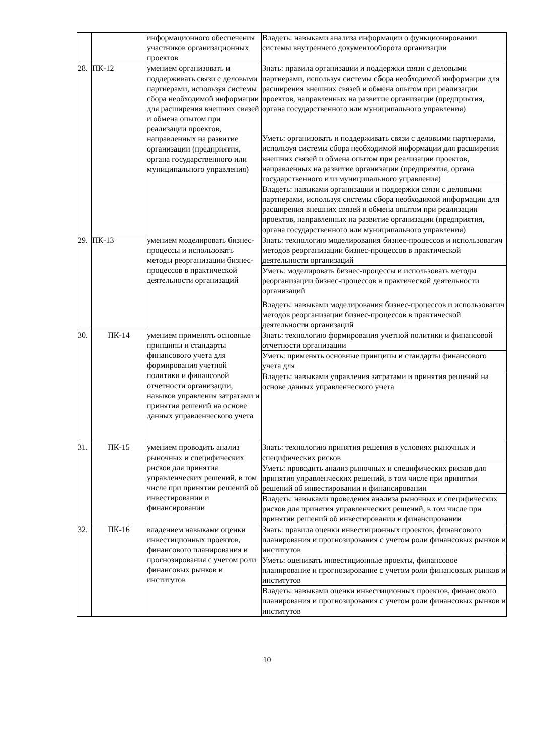| | | информационного обеспечения участников организационных проектов | Владеть: навыками анализа информации о функционировании системы внутреннего документооборота организации |
| 28. | ПК-12 | умением организовать и поддерживать связи с деловыми партнерами, используя системы сбора необходимой информации для расширения внешних связей и обмена опытом при реализации проектов, направленных на развитие организации (предприятия, органа государственного или муниципального управления) | Знать: правила организации и поддержки связи с деловыми партнерами, используя системы сбора необходимой информации для расширения внешних связей и обмена опытом при реализации проектов, направленных на развитие организации (предприятия, органа государственного или муниципального управления) |
| | | | Уметь: организовать и поддерживать связи с деловыми партнерами, используя системы сбора необходимой информации для расширения внешних связей и обмена опытом при реализации проектов, направленных на развитие организации (предприятия, органа государственного или муниципального управления) |
| | | | Владеть: навыками организации и поддержки связи с деловыми партнерами, используя системы сбора необходимой информации для расширения внешних связей и обмена опытом при реализации проектов, направленных на развитие организации (предприятия, органа государственного или муниципального управления) |
| 29. | ПК-13 | умением моделировать бизнес-процессы и использовать методы реорганизации бизнес-процессов в практической деятельности организаций | Знать: технологию моделирования бизнес-процессов и использовагич методов реорганизации бизнес-процессов в практической деятельности организаций |
| | | | Уметь: моделировать бизнес-процессы и использовать методы реорганизации бизнес-процессов в практической деятельности организаций |
| | | | Владеть: навыками моделирования бизнес-процессов и использовагич методов реорганизации бизнес-процессов в практической деятельности организаций |
| 30. | ПК-14 | умением применять основные принципы и стандарты финансового учета для формирования учетной политики и финансовой отчетности организации, навыков управления затратами и принятия решений на основе данных управленческого учета | Знать: технологию формирования учетной политики и финансовой отчетности организации |
| | | | Уметь: применять основные принципы и стандарты финансового учета для |
| | | | Владеть: навыками управления затратами и принятия решений на основе данных управленческого учета |
| 31. | ПК-15 | умением проводить анализ рыночных и специфических рисков для принятия управленческих решений, в том числе при принятии решений об инвестировании и финансировании | Знать: технологию принятия решения в условиях рыночных и специфических рисков |
| | | | Уметь: проводить анализ рыночных и специфических рисков для принятия управленческих решений, в том числе при принятии решений об инвестировании и финансировании |
| | | | Владеть: навыками проведения анализа рыночных и специфических рисков для принятия управленческих решений, в том числе при принятии решений об инвестировании и финансировании |
| 32. | ПК-16 | владением навыками оценки инвестиционных проектов, финансового планирования и прогнозирования с учетом роли финансовых рынков и институтов | Знать: правила оценки инвестиционных проектов, финансового планирования и прогнозирования с учетом роли финансовых рынков и институтов |
| | | | Уметь: оценивать инвестиционные проекты, финансовое планирование и прогнозирование с учетом роли финансовых рынков и институтов |
| | | | Владеть: навыками оценки инвестиционных проектов, финансового планирования и прогнозирования с учетом роли финансовых рынков и институтов |
10